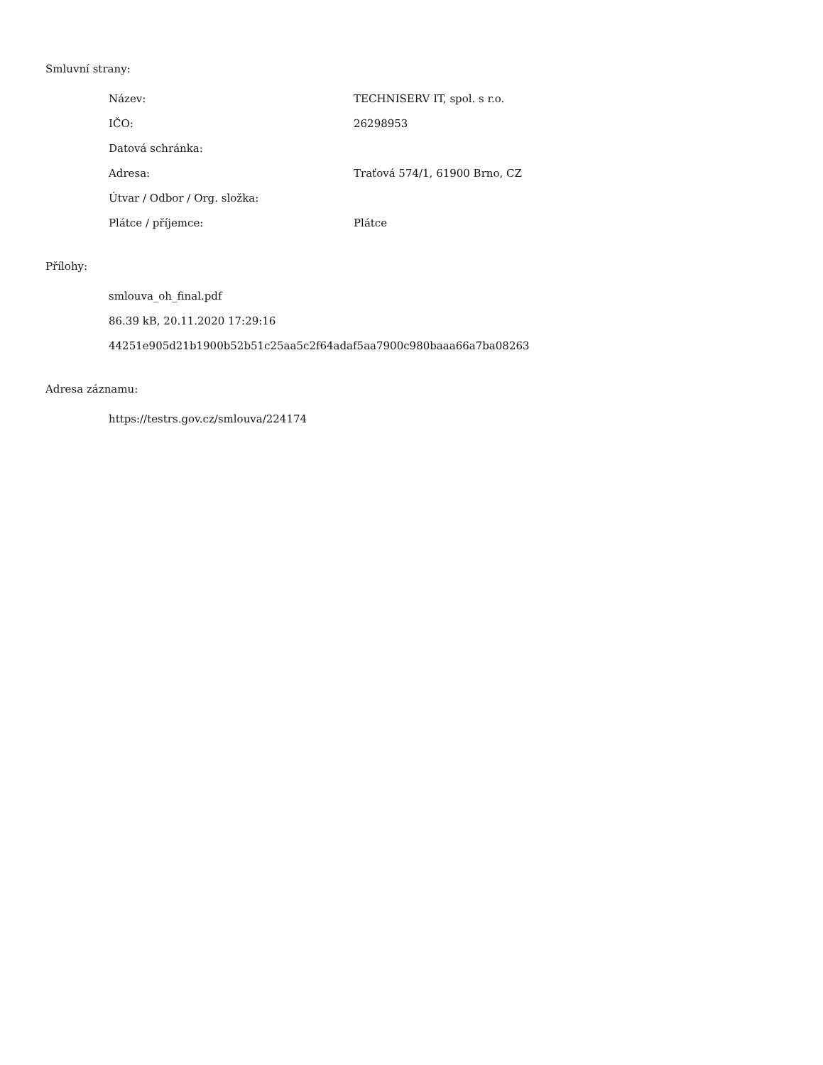Smluvní strany:
| Název: | TECHNISERV IT, spol. s r.o. |
| IČO: | 26298953 |
| Datová schránka: | |
| Adresa: | Traťová 574/1, 61900 Brno, CZ |
| Útvar / Odbor / Org. složka: | |
| Plátce / příjemce: | Plátce |
Přílohy:
smlouva_oh_final.pdf
86.39 kB, 20.11.2020 17:29:16
44251e905d21b1900b52b51c25aa5c2f64adaf5aa7900c980baaa66a7ba08263
Adresa záznamu:
https://testrs.gov.cz/smlouva/224174